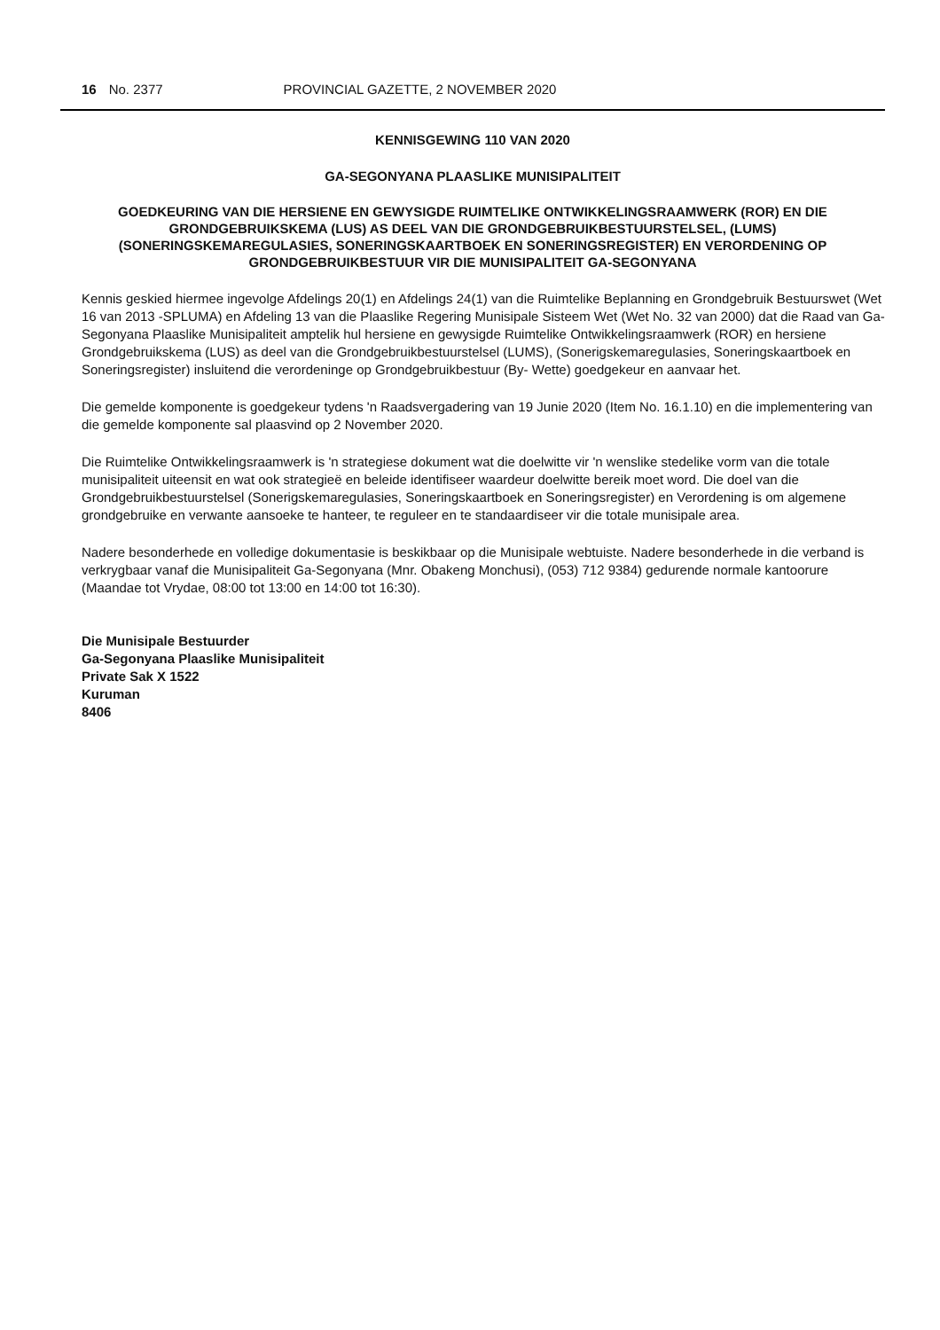16 No. 2377 PROVINCIAL GAZETTE, 2 NOVEMBER 2020
KENNISGEWING 110 VAN 2020
GA-SEGONYANA PLAASLIKE MUNISIPALITEIT
GOEDKEURING VAN DIE HERSIENE EN GEWYSIGDE RUIMTELIKE ONTWIKKELINGSRAAMWERK (ROR) EN DIE GRONDGEBRUIKSKEMA (LUS) AS DEEL VAN DIE GRONDGEBRUIKBESTUURSTELSEL, (LUMS) (SONERINGSKEMAREGULASIES, SONERINGSKAARTBOEK EN SONERINGSREGISTER) EN VERORDENING OP GRONDGEBRUIKBESTUUR VIR DIE MUNISIPALITEIT GA-SEGONYANA
Kennis geskied hiermee ingevolge Afdelings 20(1) en Afdelings 24(1) van die Ruimtelike Beplanning en Grondgebruik Bestuurswet (Wet 16 van 2013 -SPLUMA) en Afdeling 13 van die Plaaslike Regering Munisipale Sisteem Wet (Wet No. 32 van 2000) dat die Raad van Ga-Segonyana Plaaslike Munisipaliteit amptelik hul hersiene en gewysigde Ruimtelike Ontwikkelingsraamwerk (ROR) en hersiene Grondgebruikskema (LUS) as deel van die Grondgebruikbestuurstelsel (LUMS), (Sonerigskemaregulasies, Soneringskaartboek en Soneringsregister) insluitend die verordeninge op Grondgebruikbestuur (By- Wette) goedgekeur en aanvaar het.
Die gemelde komponente is goedgekeur tydens 'n Raadsvergadering van 19 Junie 2020 (Item No. 16.1.10) en die implementering van die gemelde komponente sal plaasvind op 2 November 2020.
Die Ruimtelike Ontwikkelingsraamwerk is 'n strategiese dokument wat die doelwitte vir 'n wenslike stedelike vorm van die totale munisipaliteit uiteensit en wat ook strategieë en beleide identifiseer waardeur doelwitte bereik moet word. Die doel van die Grondgebruikbestuurstelsel (Sonerigskemaregulasies, Soneringskaartboek en Soneringsregister) en Verordening is om algemene grondgebruike en verwante aansoeke te hanteer, te reguleer en te standaardiseer vir die totale munisipale area.
Nadere besonderhede en volledige dokumentasie is beskikbaar op die Munisipale webtuiste. Nadere besonderhede in die verband is verkrygbaar vanaf die Munisipaliteit Ga-Segonyana (Mnr. Obakeng Monchusi), (053) 712 9384) gedurende normale kantoorure (Maandae tot Vrydae, 08:00 tot 13:00 en 14:00 tot 16:30).
Die Munisipale Bestuurder
Ga-Segonyana Plaaslike Munisipaliteit
Private Sak X 1522
Kuruman
8406